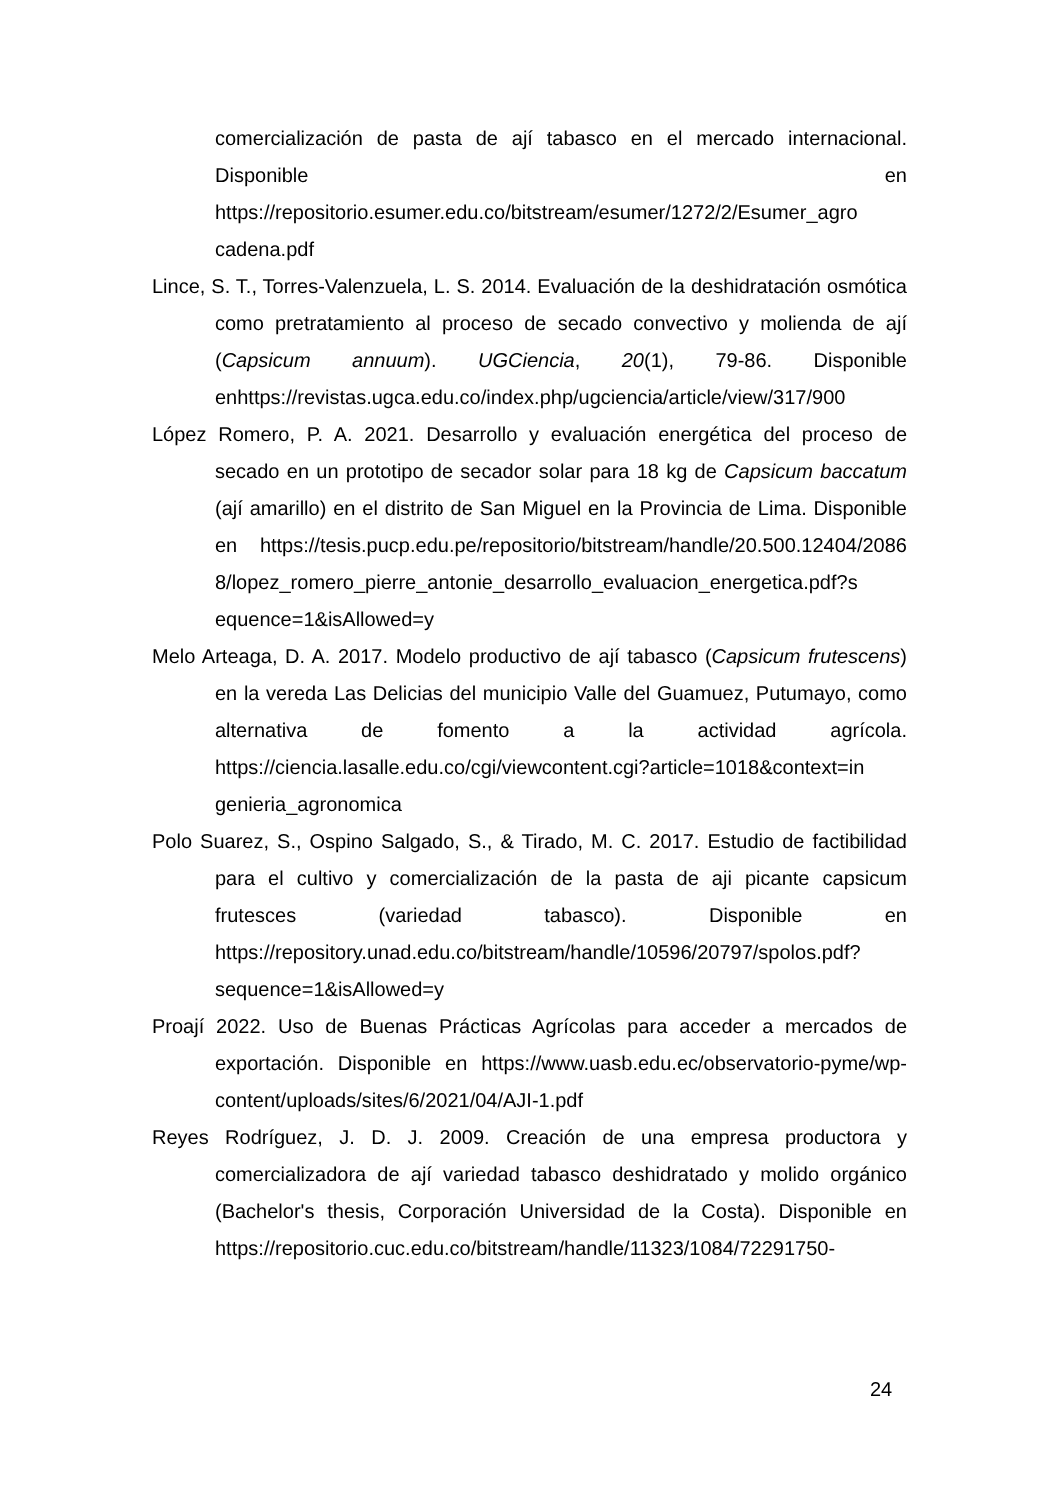comercialización de pasta de ají tabasco en el mercado internacional. Disponible en https://repositorio.esumer.edu.co/bitstream/esumer/1272/2/Esumer_agro cadena.pdf
Lince, S. T., Torres-Valenzuela, L. S. 2014. Evaluación de la deshidratación osmótica como pretratamiento al proceso de secado convectivo y molienda de ají (Capsicum annuum). UGCiencia, 20(1), 79-86. Disponible enhttps://revistas.ugca.edu.co/index.php/ugciencia/article/view/317/900
López Romero, P. A. 2021. Desarrollo y evaluación energética del proceso de secado en un prototipo de secador solar para 18 kg de Capsicum baccatum (ají amarillo) en el distrito de San Miguel en la Provincia de Lima. Disponible en https://tesis.pucp.edu.pe/repositorio/bitstream/handle/20.500.12404/2086 8/lopez_romero_pierre_antonie_desarrollo_evaluacion_energetica.pdf?s equence=1&isAllowed=y
Melo Arteaga, D. A. 2017. Modelo productivo de ají tabasco (Capsicum frutescens) en la vereda Las Delicias del municipio Valle del Guamuez, Putumayo, como alternativa de fomento a la actividad agrícola. https://ciencia.lasalle.edu.co/cgi/viewcontent.cgi?article=1018&context=in genieria_agronomica
Polo Suarez, S., Ospino Salgado, S., & Tirado, M. C. 2017. Estudio de factibilidad para el cultivo y comercialización de la pasta de aji picante capsicum frutesces (variedad tabasco). Disponible en https://repository.unad.edu.co/bitstream/handle/10596/20797/spolos.pdf? sequence=1&isAllowed=y
Proají 2022. Uso de Buenas Prácticas Agrícolas para acceder a mercados de exportación. Disponible en https://www.uasb.edu.ec/observatorio-pyme/wp-content/uploads/sites/6/2021/04/AJI-1.pdf
Reyes Rodríguez, J. D. J. 2009. Creación de una empresa productora y comercializadora de ají variedad tabasco deshidratado y molido orgánico (Bachelor's thesis, Corporación Universidad de la Costa). Disponible en https://repositorio.cuc.edu.co/bitstream/handle/11323/1084/72291750-
24